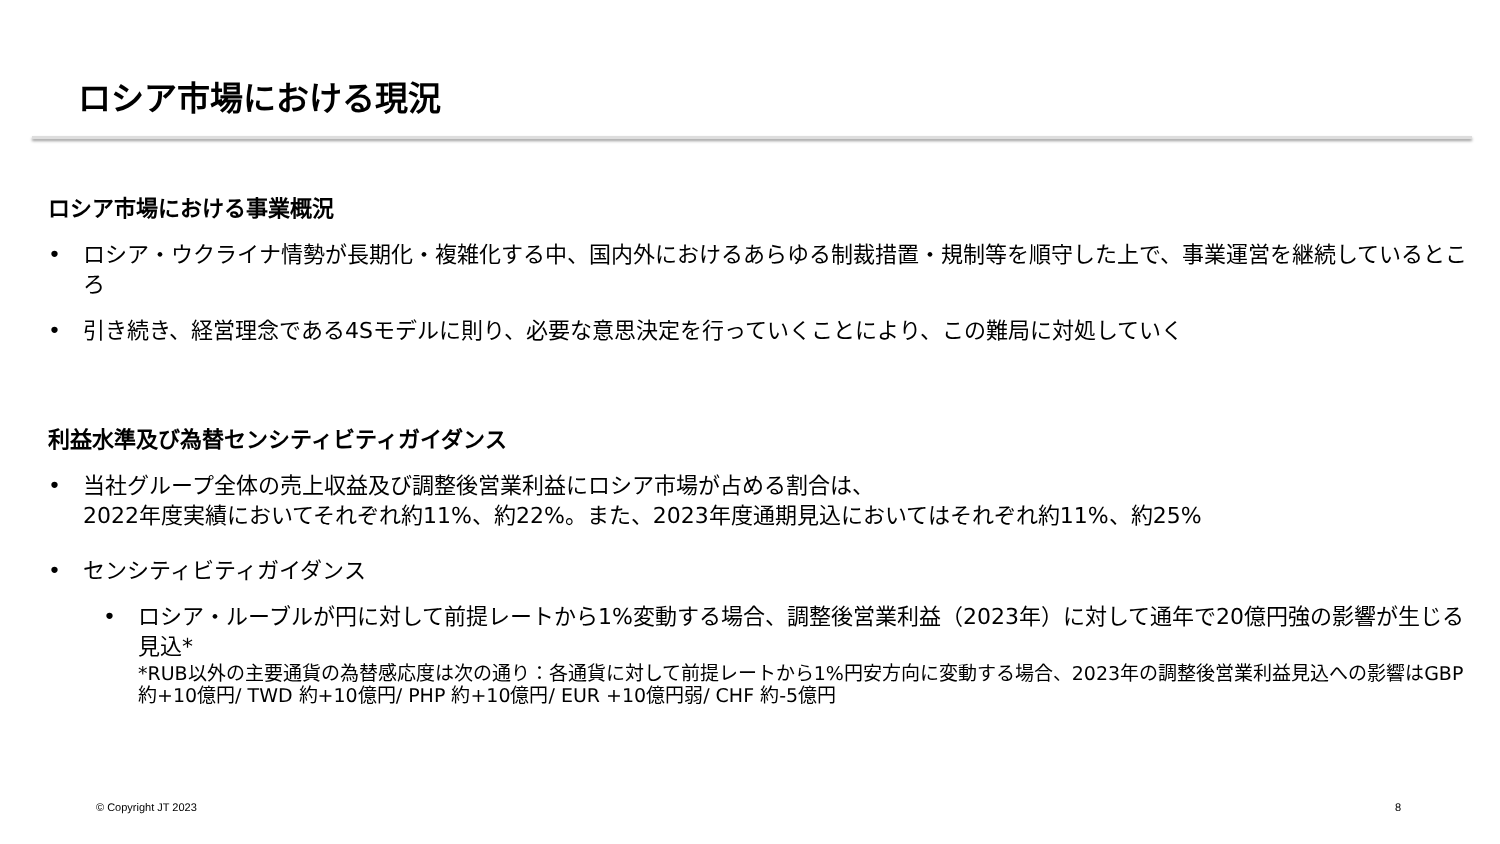ロシア市場における現況
ロシア市場における事業概況
• ロシア・ウクライナ情勢が長期化・複雑化する中、国内外におけるあらゆる制裁措置・規制等を順守した上で、事業運営を継続しているところ
• 引き続き、経営理念である4Sモデルに則り、必要な意思決定を行っていくことにより、この難局に対処していく
利益水準及び為替センシティビティガイダンス
• 当社グループ全体の売上収益及び調整後営業利益にロシア市場が占める割合は、
2022年度実績においてそれぞれ約11%、約22%。また、2023年度通期見込においてはそれぞれ約11%、約25%
• センシティビティガイダンス
• ロシア・ルーブルが円に対して前提レートから1%変動する場合、調整後営業利益（2023年）に対して通年で20億円強の影響が生じる見込*
*RUB以外の主要通貨の為替感応度は次の通り：各通貨に対して前提レートから1%円安方向に変動する場合、2023年の調整後営業利益見込への影響はGBP約+10億円/ TWD 約+10億円/ PHP 約+10億円/ EUR +10億円弱/ CHF 約-5億円
© Copyright JT 2023 8